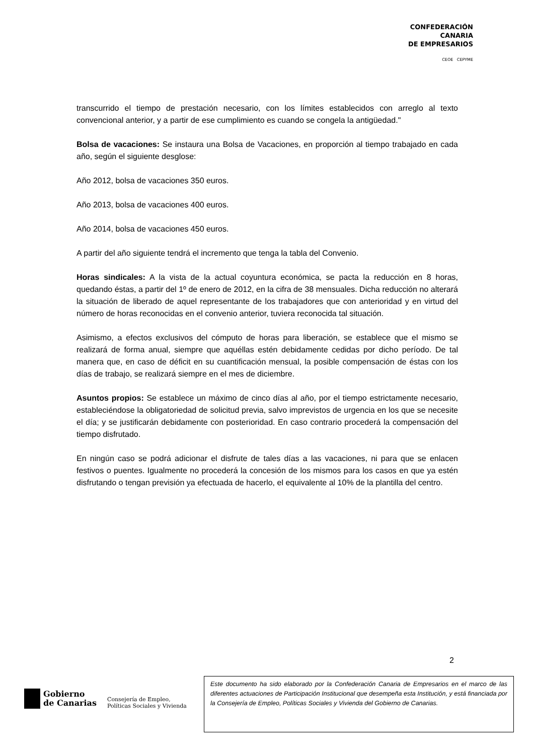CONFEDERACIÓN
CANARIA
DE EMPRESARIOS
CEOE CEPYME
transcurrido el tiempo de prestación necesario, con los límites establecidos con arreglo al texto convencional anterior, y a partir de ese cumplimiento es cuando se congela la antigüedad."
Bolsa de vacaciones: Se instaura una Bolsa de Vacaciones, en proporción al tiempo trabajado en cada año, según el siguiente desglose:
Año 2012, bolsa de vacaciones 350 euros.
Año 2013, bolsa de vacaciones 400 euros.
Año 2014, bolsa de vacaciones 450 euros.
A partir del año siguiente tendrá el incremento que tenga la tabla del Convenio.
Horas sindicales: A la vista de la actual coyuntura económica, se pacta la reducción en 8 horas, quedando éstas, a partir del 1º de enero de 2012, en la cifra de 38 mensuales. Dicha reducción no alterará la situación de liberado de aquel representante de los trabajadores que con anterioridad y en virtud del número de horas reconocidas en el convenio anterior, tuviera reconocida tal situación.
Asimismo, a efectos exclusivos del cómputo de horas para liberación, se establece que el mismo se realizará de forma anual, siempre que aquéllas estén debidamente cedidas por dicho período. De tal manera que, en caso de déficit en su cuantificación mensual, la posible compensación de éstas con los días de trabajo, se realizará siempre en el mes de diciembre.
Asuntos propios: Se establece un máximo de cinco días al año, por el tiempo estrictamente necesario, estableciéndose la obligatoriedad de solicitud previa, salvo imprevistos de urgencia en los que se necesite el día; y se justificarán debidamente con posterioridad. En caso contrario procederá la compensación del tiempo disfrutado.
En ningún caso se podrá adicionar el disfrute de tales días a las vacaciones, ni para que se enlacen festivos o puentes. Igualmente no procederá la concesión de los mismos para los casos en que ya estén disfrutando o tengan previsión ya efectuada de hacerlo, el equivalente al 10% de la plantilla del centro.
2
Gobierno
de Canarias
Consejería de Empleo,
Políticas Sociales y Vivienda
Este documento ha sido elaborado por la Confederación Canaria de Empresarios en el marco de las diferentes actuaciones de Participación Institucional que desempeña esta Institución, y está financiada por la Consejería de Empleo, Políticas Sociales y Vivienda del Gobierno de Canarias.